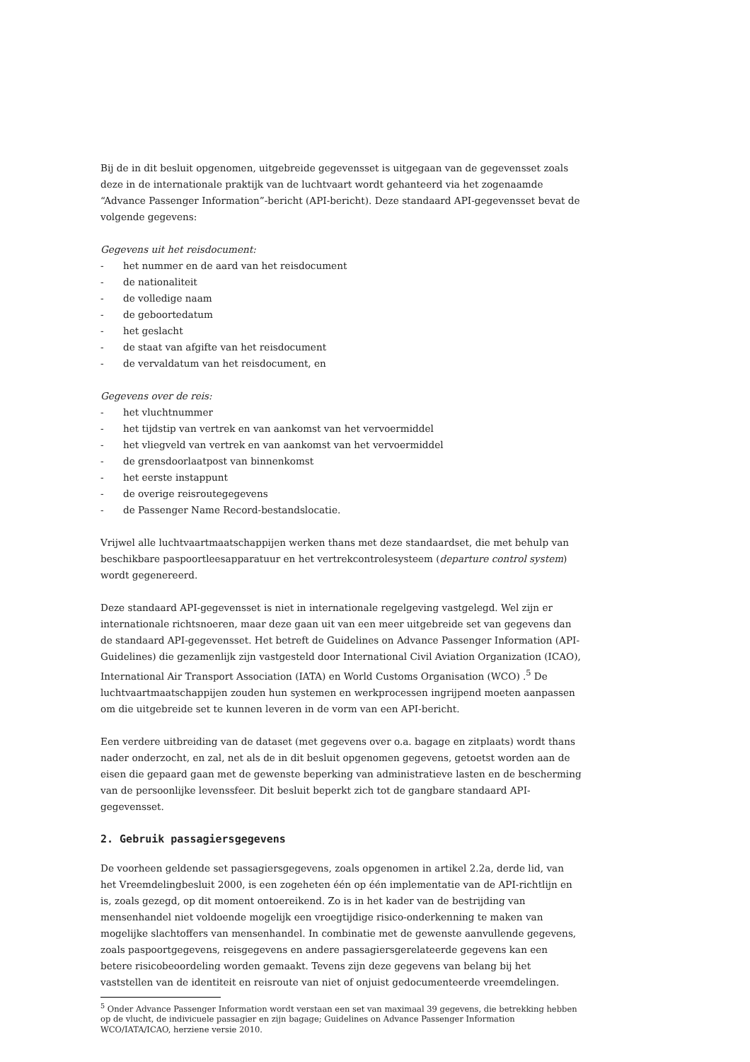Bij de in dit besluit opgenomen, uitgebreide gegevensset is uitgegaan van de gegevensset zoals deze in de internationale praktijk van de luchtvaart wordt gehanteerd via het zogenaamde “Advance Passenger Information”-bericht (API-bericht). Deze standaard API-gegevensset bevat de volgende gegevens:
Gegevens uit het reisdocument:
- het nummer en de aard van het reisdocument
- de nationaliteit
- de volledige naam
- de geboortedatum
- het geslacht
- de staat van afgifte van het reisdocument
- de vervaldatum van het reisdocument, en
Gegevens over de reis:
- het vluchtnummer
- het tijdstip van vertrek en van aankomst van het vervoermiddel
- het vliegveld van vertrek en van aankomst van het vervoermiddel
- de grensdoorlaatpost van binnenkomst
- het eerste instappunt
- de overige reisroutegegevens
- de Passenger Name Record-bestandslocatie.
Vrijwel alle luchtvaartmaatschappijen werken thans met deze standaardset, die met behulp van beschikbare paspoortleesapparatuur en het vertrekcontrolesysteem (departure control system) wordt gegenereerd.
Deze standaard API-gegevensset is niet in internationale regelgeving vastgelegd. Wel zijn er internationale richtsnoeren, maar deze gaan uit van een meer uitgebreide set van gegevens dan de standaard API-gegevensset. Het betreft de Guidelines on Advance Passenger Information (API-Guidelines) die gezamenlijk zijn vastgesteld door International Civil Aviation Organization (ICAO), International Air Transport Association (IATA) en World Customs Organisation (WCO) .<sup>5</sup> De luchtvaartmaatschappijen zouden hun systemen en werkprocessen ingrijpend moeten aanpassen om die uitgebreide set te kunnen leveren in de vorm van een API-bericht.
Een verdere uitbreiding van de dataset (met gegevens over o.a. bagage en zitplaats) wordt thans nader onderzocht, en zal, net als de in dit besluit opgenomen gegevens, getoetst worden aan de eisen die gepaard gaan met de gewenste beperking van administratieve lasten en de bescherming van de persoonlijke levenssfeer. Dit besluit beperkt zich tot de gangbare standaard API-gegevensset.
2. Gebruik passagiersgegevens
De voorheen geldende set passagiersgegevens, zoals opgenomen in artikel 2.2a, derde lid, van het Vreemdelingbesluit 2000, is een zogeheten één op één implementatie van de API-richtlijn en is, zoals gezegd, op dit moment ontoereikend. Zo is in het kader van de bestrijding van mensenhandel niet voldoende mogelijk een vroegtijdige risico-onderkenning te maken van mogelijke slachtoffers van mensenhandel. In combinatie met de gewenste aanvullende gegevens, zoals paspoortgegevens, reisgegevens en andere passagiersgerelateerde gegevens kan een betere risicobeoordeling worden gemaakt. Tevens zijn deze gegevens van belang bij het vaststellen van de identiteit en reisroute van niet of onjuist gedocumenteerde vreemdelingen.
<sup>5</sup> Onder Advance Passenger Information wordt verstaan een set van maximaal 39 gegevens, die betrekking hebben op de vlucht, de indivicuele passagier en zijn bagage; Guidelines on Advance Passenger Information WCO/IATA/ICAO, herziene versie 2010.